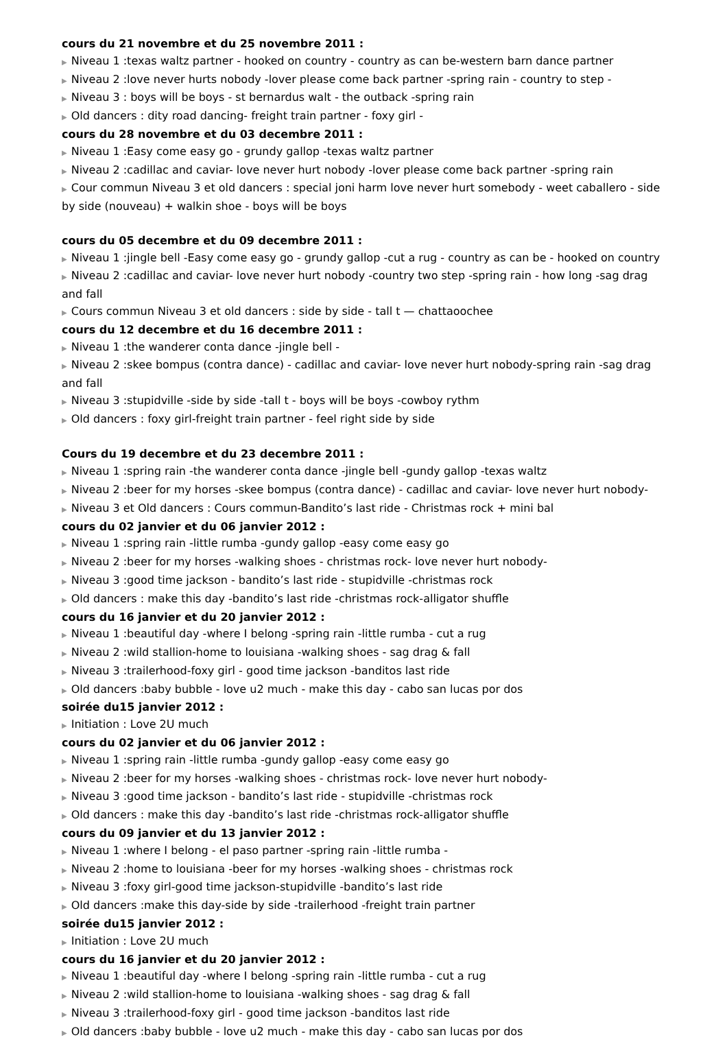cours du 21 novembre et du 25 novembre 2011 :
▶ Niveau 1 :texas waltz partner - hooked on country - country as can be-western barn dance partner
▶ Niveau 2 :love never hurts nobody -lover please come back partner -spring rain - country to step -
▶ Niveau 3 : boys will be boys - st bernardus walt - the outback -spring rain
▶ Old dancers : dity road dancing- freight train partner - foxy girl -
cours du 28 novembre et du 03 decembre 2011 :
▶ Niveau 1 :Easy come easy go - grundy gallop -texas waltz partner
▶ Niveau 2 :cadillac and caviar- love never hurt nobody -lover please come back partner -spring rain
▶ Cour commun Niveau 3 et old dancers : special joni harm love never hurt somebody - weet caballero - side by side (nouveau) + walkin shoe - boys will be boys
cours du 05 decembre et du 09 decembre 2011 :
▶ Niveau 1 :jingle bell -Easy come easy go - grundy gallop -cut a rug - country as can be - hooked on country
▶ Niveau 2 :cadillac and caviar- love never hurt nobody -country two step -spring rain - how long -sag drag and fall
▶ Cours commun Niveau 3 et old dancers : side by side - tall t — chattaoochee
cours du 12 decembre et du 16 decembre 2011 :
▶ Niveau 1 :the wanderer conta dance -jingle bell -
▶ Niveau 2 :skee bompus (contra dance) - cadillac and caviar- love never hurt nobody-spring rain -sag drag and fall
▶ Niveau 3 :stupidville -side by side -tall t - boys will be boys -cowboy rythm
▶ Old dancers : foxy girl-freight train partner - feel right side by side
Cours du 19 decembre et du 23 decembre 2011 :
▶ Niveau 1 :spring rain -the wanderer conta dance -jingle bell -gundy gallop -texas waltz
▶ Niveau 2 :beer for my horses -skee bompus (contra dance) - cadillac and caviar- love never hurt nobody-
▶ Niveau 3 et Old dancers : Cours commun-Bandito’s last ride - Christmas rock + mini bal
cours du 02 janvier et du 06 janvier 2012 :
▶ Niveau 1 :spring rain -little rumba -gundy gallop -easy come easy go
▶ Niveau 2 :beer for my horses -walking shoes - christmas rock- love never hurt nobody-
▶ Niveau 3 :good time jackson - bandito’s last ride - stupidville -christmas rock
▶ Old dancers : make this day -bandito’s last ride -christmas rock-alligator shuffle
cours du 16 janvier et du 20 janvier 2012 :
▶ Niveau 1 :beautiful day -where I belong -spring rain -little rumba - cut a rug
▶ Niveau 2 :wild stallion-home to louisiana -walking shoes - sag drag & fall
▶ Niveau 3 :trailerhood-foxy girl - good time jackson -banditos last ride
▶ Old dancers :baby bubble - love u2 much - make this day - cabo san lucas por dos
soirée du15 janvier 2012 :
▶ Initiation : Love 2U much
cours du 02 janvier et du 06 janvier 2012 :
▶ Niveau 1 :spring rain -little rumba -gundy gallop -easy come easy go
▶ Niveau 2 :beer for my horses -walking shoes - christmas rock- love never hurt nobody-
▶ Niveau 3 :good time jackson - bandito’s last ride - stupidville -christmas rock
▶ Old dancers : make this day -bandito’s last ride -christmas rock-alligator shuffle
cours du 09 janvier et du 13 janvier 2012 :
▶ Niveau 1 :where I belong - el paso partner -spring rain -little rumba -
▶ Niveau 2 :home to louisiana -beer for my horses -walking shoes - christmas rock
▶ Niveau 3 :foxy girl-good time jackson-stupidville -bandito’s last ride
▶ Old dancers :make this day-side by side -trailerhood -freight train partner
soirée du15 janvier 2012 :
▶ Initiation : Love 2U much
cours du 16 janvier et du 20 janvier 2012 :
▶ Niveau 1 :beautiful day -where I belong -spring rain -little rumba - cut a rug
▶ Niveau 2 :wild stallion-home to louisiana -walking shoes - sag drag & fall
▶ Niveau 3 :trailerhood-foxy girl - good time jackson -banditos last ride
▶ Old dancers :baby bubble - love u2 much - make this day - cabo san lucas por dos